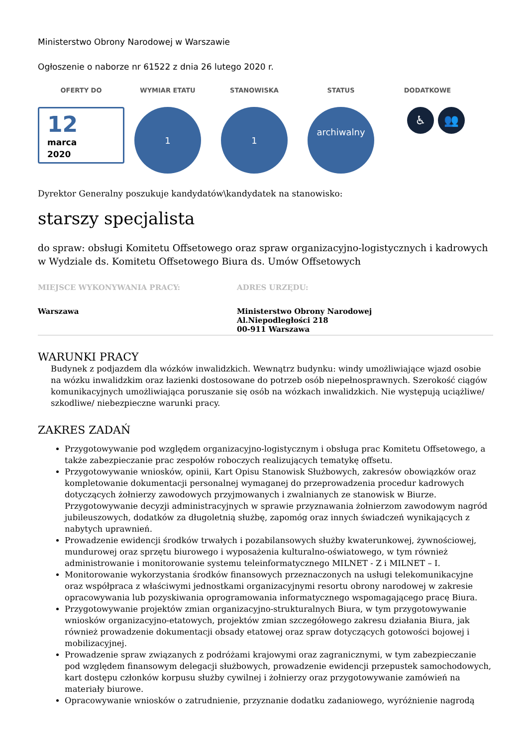Ministerstwo Obrony Narodowej w Warszawie
Ogłoszenie o naborze nr 61522 z dnia 26 lutego 2020 r.
OFERTY DO WYMIAR ETATU STANOWISKA STATUS DODATKOWE
12
marca
2020
1 1
archiwalny
♿ 👥
Dyrektor Generalny poszukuje kandydatów\kandydatek na stanowisko:
starszy specjalista
do spraw: obsługi Komitetu Offsetowego oraz spraw organizacyjno-logistycznych i kadrowych w Wydziale ds. Komitetu Offsetowego Biura ds. Umów Offsetowych
MIEJSCE WYKONYWANIA PRACY:
Warszawa
ADRES URZĘDU:
Ministerstwo Obrony Narodowej
Al.Niepodległości 218
00-911 Warszawa
WARUNKI PRACY
Budynek z podjazdem dla wózków inwalidzkich. Wewnątrz budynku: windy umożliwiające wjazd osobie na wózku inwalidzkim oraz łazienki dostosowane do potrzeb osób niepełnosprawnych. Szerokość ciągów komunikacyjnych umożliwiająca poruszanie się osób na wózkach inwalidzkich. Nie występują uciążliwe/ szkodliwe/ niebezpieczne warunki pracy.
ZAKRES ZADAŃ
Przygotowywanie pod względem organizacyjno-logistycznym i obsługa prac Komitetu Offsetowego, a także zabezpieczanie prac zespołów roboczych realizujących tematykę offsetu.
Przygotowywanie wniosków, opinii, Kart Opisu Stanowisk Służbowych, zakresów obowiązków oraz kompletowanie dokumentacji personalnej wymaganej do przeprowadzenia procedur kadrowych dotyczących żołnierzy zawodowych przyjmowanych i zwalnianych ze stanowisk w Biurze. Przygotowywanie decyzji administracyjnych w sprawie przyznawania żołnierzom zawodowym nagród jubileuszowych, dodatków za długoletnią służbę, zapomóg oraz innych świadczeń wynikających z nabytych uprawnień.
Prowadzenie ewidencji środków trwałych i pozabilansowych służby kwaterunkowej, żywnościowej, mundurowej oraz sprzętu biurowego i wyposażenia kulturalno-oświatowego, w tym również administrowanie i monitorowanie systemu teleinformatycznego MILNET - Z i MILNET – I.
Monitorowanie wykorzystania środków finansowych przeznaczonych na usługi telekomunikacyjne oraz współpraca z właściwymi jednostkami organizacyjnymi resortu obrony narodowej w zakresie opracowywania lub pozyskiwania oprogramowania informatycznego wspomagającego pracę Biura.
Przygotowywanie projektów zmian organizacyjno-strukturalnych Biura, w tym przygotowywanie wniosków organizacyjno-etatowych, projektów zmian szczegółowego zakresu działania Biura, jak również prowadzenie dokumentacji obsady etatowej oraz spraw dotyczących gotowości bojowej i mobilizacyjnej.
Prowadzenie spraw związanych z podróżami krajowymi oraz zagranicznymi, w tym zabezpieczanie pod względem finansowym delegacji służbowych, prowadzenie ewidencji przepustek samochodowych, kart dostępu członków korpusu służby cywilnej i żołnierzy oraz przygotowywanie zamówień na materiały biurowe.
Opracowywanie wniosków o zatrudnienie, przyznanie dodatku zadaniowego, wyróżnienie nagrodą